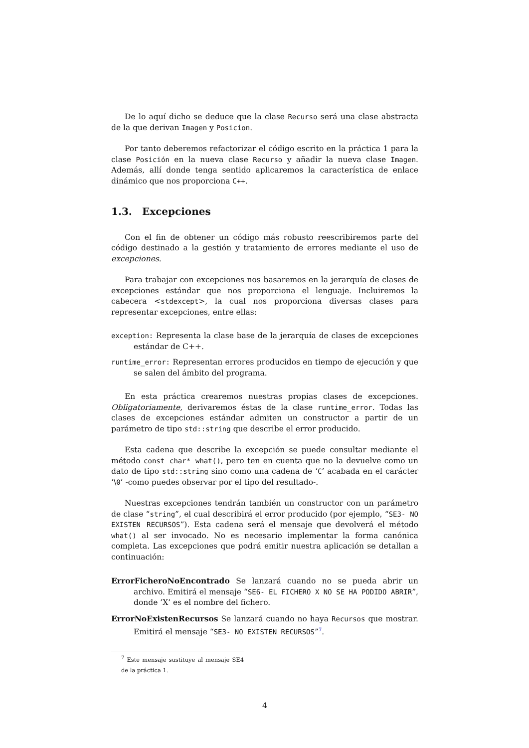De lo aquí dicho se deduce que la clase Recurso será una clase abstracta de la que derivan Imagen y Posicion.
Por tanto deberemos refactorizar el código escrito en la práctica 1 para la clase Posición en la nueva clase Recurso y añadir la nueva clase Imagen. Además, allí donde tenga sentido aplicaremos la característica de enlace dinámico que nos proporciona C++.
1.3. Excepciones
Con el fin de obtener un código más robusto reescribiremos parte del código destinado a la gestión y tratamiento de errores mediante el uso de excepciones.
Para trabajar con excepciones nos basaremos en la jerarquía de clases de excepciones estándar que nos proporciona el lenguaje. Incluiremos la cabecera <stdexcept>, la cual nos proporciona diversas clases para representar excepciones, entre ellas:
exception: Representa la clase base de la jerarquía de clases de excepciones estándar de C++.
runtime_error: Representan errores producidos en tiempo de ejecución y que se salen del ámbito del programa.
En esta práctica crearemos nuestras propias clases de excepciones. Obligatoriamente, derivaremos éstas de la clase runtime_error. Todas las clases de excepciones estándar admiten un constructor a partir de un parámetro de tipo std::string que describe el error producido.
Esta cadena que describe la excepción se puede consultar mediante el método const char* what(), pero ten en cuenta que no la devuelve como un dato de tipo std::string sino como una cadena de ‘C’ acabada en el carácter ‘\0’ -como puedes observar por el tipo del resultado-.
Nuestras excepciones tendrán también un constructor con un parámetro de clase “string”, el cual describirá el error producido (por ejemplo, “SE3- NO EXISTEN RECURSOS”). Esta cadena será el mensaje que devolverá el método what() al ser invocado. No es necesario implementar la forma canónica completa. Las excepciones que podrá emitir nuestra aplicación se detallan a continuación:
ErrorFicheroNoEncontrado Se lanzará cuando no se pueda abrir un archivo. Emitirá el mensaje “SE6- EL FICHERO X NO SE HA PODIDO ABRIR”, donde ’X’ es el nombre del fichero.
ErrorNoExistenRecursos Se lanzará cuando no haya Recursos que mostrar. Emitirá el mensaje “SE3- NO EXISTEN RECURSOS”<sup>7</sup>.
<sup>7</sup> Este mensaje sustituye al mensaje SE4 de la práctica 1.
4